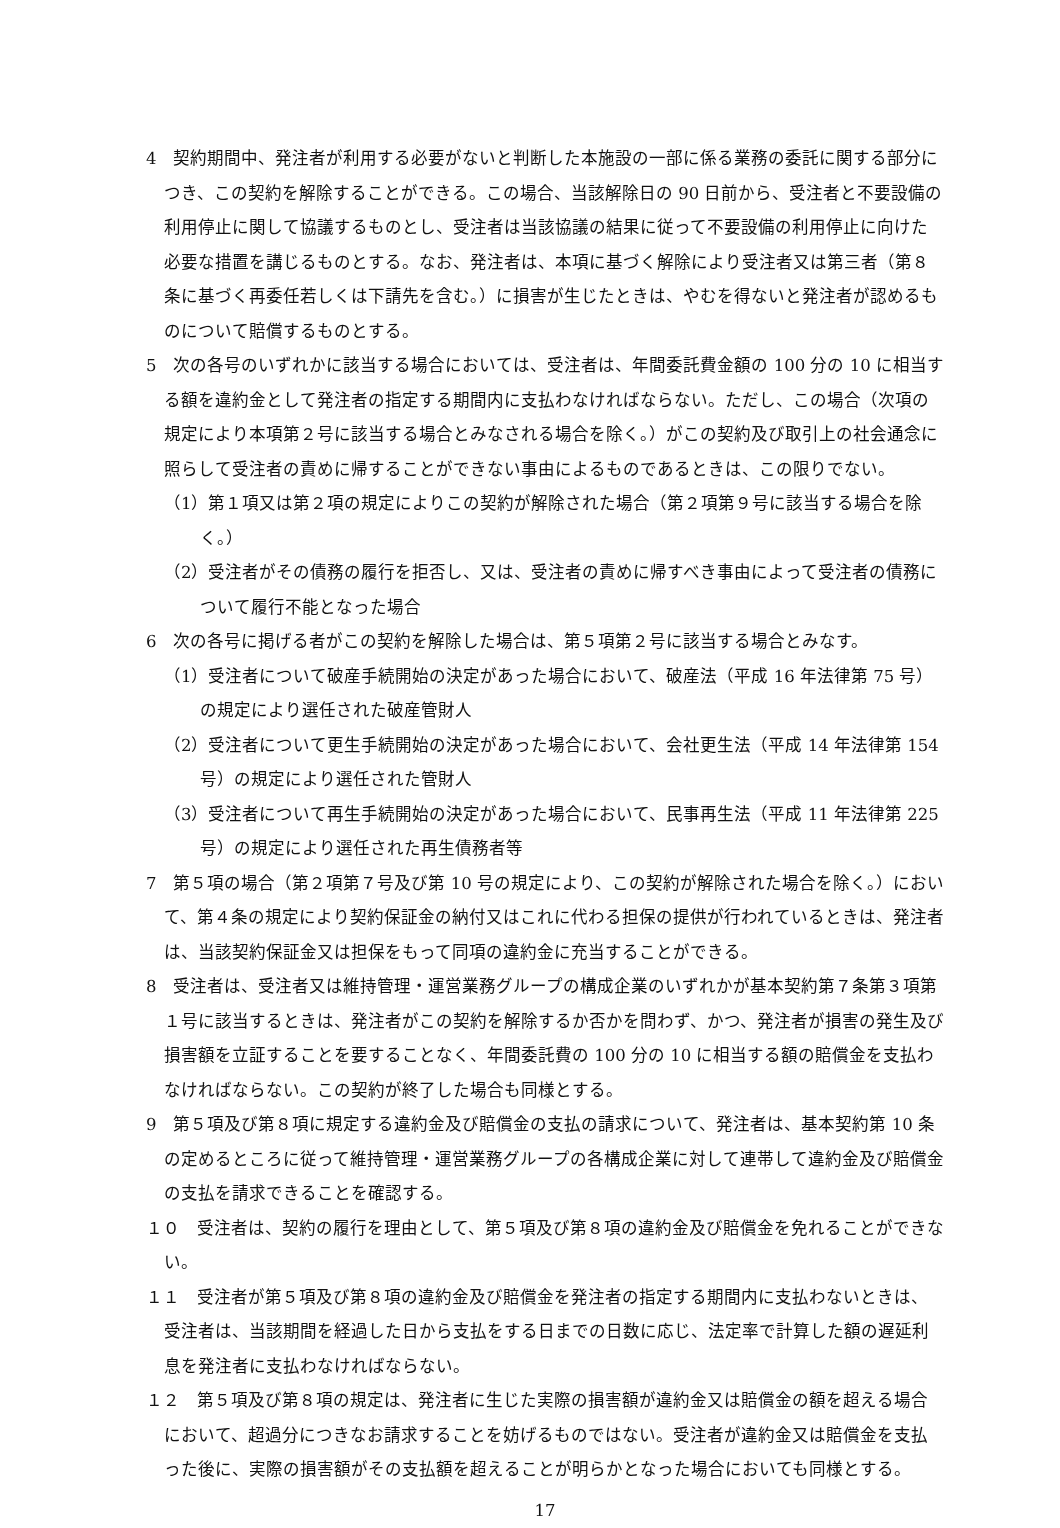4　契約期間中、発注者が利用する必要がないと判断した本施設の一部に係る業務の委託に関する部分につき、この契約を解除することができる。この場合、当該解除日の 90 日前から、受注者と不要設備の利用停止に関して協議するものとし、受注者は当該協議の結果に従って不要設備の利用停止に向けた必要な措置を講じるものとする。なお、発注者は、本項に基づく解除により受注者又は第三者（第８条に基づく再委任若しくは下請先を含む。）に損害が生じたときは、やむを得ないと発注者が認めるものについて賠償するものとする。
5　次の各号のいずれかに該当する場合においては、受注者は、年間委託費金額の 100 分の 10 に相当する額を違約金として発注者の指定する期間内に支払わなければならない。ただし、この場合（次項の規定により本項第２号に該当する場合とみなされる場合を除く。）がこの契約及び取引上の社会通念に照らして受注者の責めに帰することができない事由によるものであるときは、この限りでない。
（1）第１項又は第２項の規定によりこの契約が解除された場合（第２項第９号に該当する場合を除く。）
（2）受注者がその債務の履行を拒否し、又は、受注者の責めに帰すべき事由によって受注者の債務について履行不能となった場合
6　次の各号に掲げる者がこの契約を解除した場合は、第５項第２号に該当する場合とみなす。
（1）受注者について破産手続開始の決定があった場合において、破産法（平成 16 年法律第 75 号）の規定により選任された破産管財人
（2）受注者について更生手続開始の決定があった場合において、会社更生法（平成 14 年法律第 154 号）の規定により選任された管財人
（3）受注者について再生手続開始の決定があった場合において、民事再生法（平成 11 年法律第 225 号）の規定により選任された再生債務者等
7　第５項の場合（第２項第７号及び第 10 号の規定により、この契約が解除された場合を除く。）において、第４条の規定により契約保証金の納付又はこれに代わる担保の提供が行われているときは、発注者は、当該契約保証金又は担保をもって同項の違約金に充当することができる。
8　受注者は、受注者又は維持管理・運営業務グループの構成企業のいずれかが基本契約第７条第３項第１号に該当するときは、発注者がこの契約を解除するか否かを問わず、かつ、発注者が損害の発生及び損害額を立証することを要することなく、年間委託費の 100 分の 10 に相当する額の賠償金を支払わなければならない。この契約が終了した場合も同様とする。
9　第５項及び第８項に規定する違約金及び賠償金の支払の請求について、発注者は、基本契約第 10 条の定めるところに従って維持管理・運営業務グループの各構成企業に対して連帯して違約金及び賠償金の支払を請求できることを確認する。
１０　受注者は、契約の履行を理由として、第５項及び第８項の違約金及び賠償金を免れることができない。
１１　受注者が第５項及び第８項の違約金及び賠償金を発注者の指定する期間内に支払わないときは、受注者は、当該期間を経過した日から支払をする日までの日数に応じ、法定率で計算した額の遅延利息を発注者に支払わなければならない。
１２　第５項及び第８項の規定は、発注者に生じた実際の損害額が違約金又は賠償金の額を超える場合において、超過分につきなお請求することを妨げるものではない。受注者が違約金又は賠償金を支払った後に、実際の損害額がその支払額を超えることが明らかとなった場合においても同様とする。
17